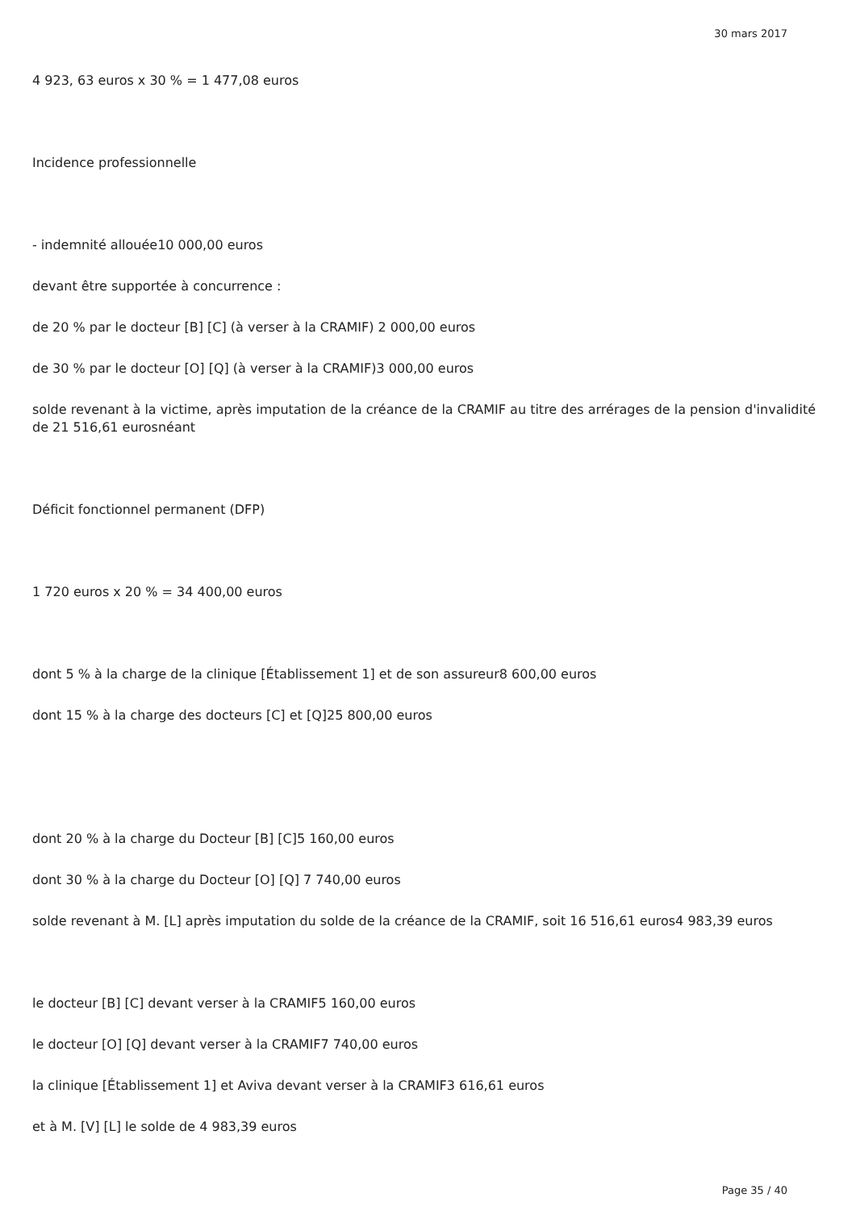30 mars 2017
4 923, 63 euros x 30 % = 1 477,08 euros
Incidence professionnelle
- indemnité allouée10 000,00 euros
devant être supportée à concurrence :
de 20 % par le docteur [B] [C] (à verser à la CRAMIF) 2 000,00 euros
de 30 % par le docteur [O] [Q] (à verser à la CRAMIF)3 000,00 euros
solde revenant à la victime, après imputation de la créance de la CRAMIF au titre des arrérages de la pension d'invalidité de 21 516,61 eurosnéant
Déficit fonctionnel permanent (DFP)
1 720 euros x 20 % = 34 400,00 euros
dont 5 % à la charge de la clinique [Établissement 1] et de son assureur8 600,00 euros
dont 15 % à la charge des docteurs [C] et [Q]25 800,00 euros
dont 20 % à la charge du Docteur [B] [C]5 160,00 euros
dont 30 % à la charge du Docteur [O] [Q] 7 740,00 euros
solde revenant à M. [L] après imputation du solde de la créance de la CRAMIF, soit 16 516,61 euros4 983,39 euros
le docteur [B] [C] devant verser à la CRAMIF5 160,00 euros
le docteur [O] [Q] devant verser à la CRAMIF7 740,00 euros
la clinique [Établissement 1] et Aviva devant verser à la CRAMIF3 616,61 euros
et à M. [V] [L] le solde de 4 983,39 euros
Page 35 / 40